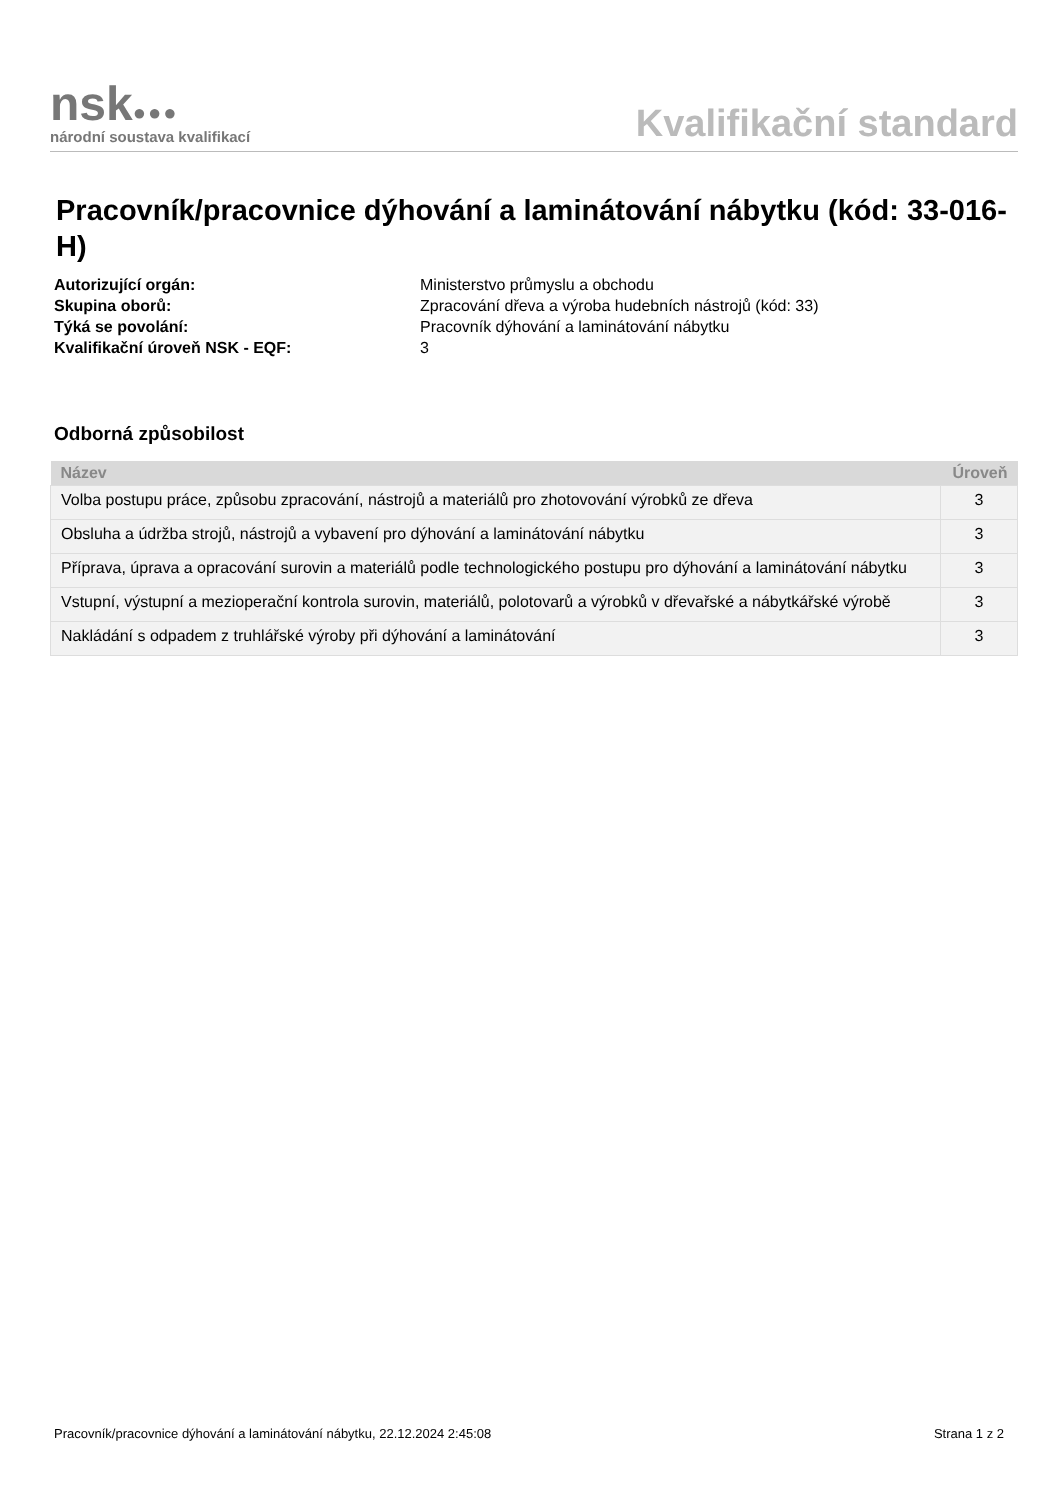nsk●●●
národní soustava kvalifikací
Kvalifikační standard
Pracovník/pracovnice dýhování a laminátování nábytku (kód: 33-016-H)
Autorizující orgán: Ministerstvo průmyslu a obchodu
Skupina oborů: Zpracování dřeva a výroba hudebních nástrojů (kód: 33)
Týká se povolání: Pracovník dýhování a laminátování nábytku
Kvalifikační úroveň NSK - EQF: 3
Odborná způsobilost
| Název | Úroveň |
| --- | --- |
| Volba postupu práce, způsobu zpracování, nástrojů a materiálů pro zhotovování výrobků ze dřeva | 3 |
| Obsluha a údržba strojů, nástrojů a vybavení pro dýhování a laminátování nábytku | 3 |
| Příprava, úprava a opracování surovin a materiálů podle technologického postupu pro dýhování a laminátování nábytku | 3 |
| Vstupní, výstupní a mezioperační kontrola surovin, materiálů, polotovarů a výrobků v dřevařské a nábytkářské výrobě | 3 |
| Nakládání s odpadem z truhlářské výroby při dýhování a laminátování | 3 |
Pracovník/pracovnice dýhování a laminátování nábytku, 22.12.2024 2:45:08 Strana 1 z 2